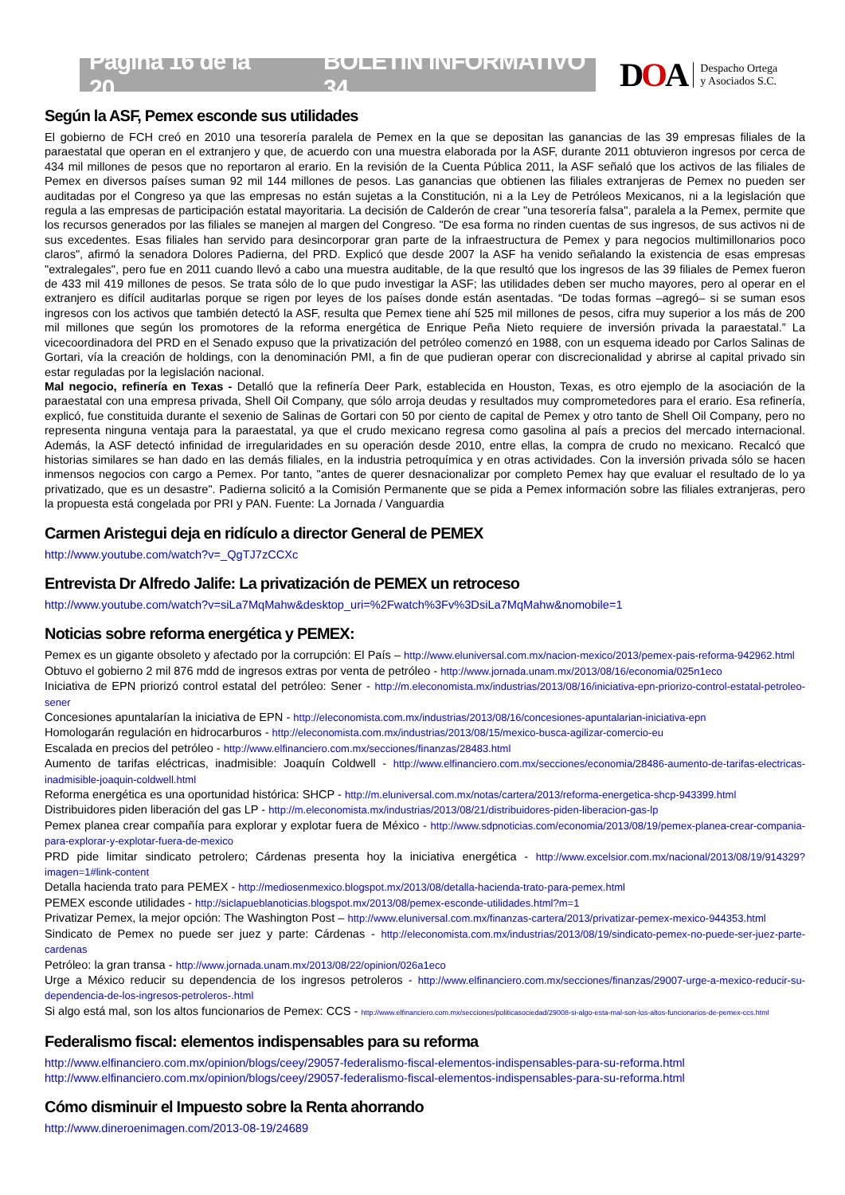Página 16 de la 20 BOLETÍN INFORMATIVO 34
DOA
Despacho Ortega
y Asociados S.C.
Según la ASF, Pemex esconde sus utilidades
El gobierno de FCH creó en 2010 una tesorería paralela de Pemex en la que se depositan las ganancias de las 39 empresas filiales de la paraestatal que operan en el extranjero y que, de acuerdo con una muestra elaborada por la ASF, durante 2011 obtuvieron ingresos por cerca de 434 mil millones de pesos que no reportaron al erario. En la revisión de la Cuenta Pública 2011, la ASF señaló que los activos de las filiales de Pemex en diversos países suman 92 mil 144 millones de pesos. Las ganancias que obtienen las filiales extranjeras de Pemex no pueden ser auditadas por el Congreso ya que las empresas no están sujetas a la Constitución, ni a la Ley de Petróleos Mexicanos, ni a la legislación que regula a las empresas de participación estatal mayoritaria. La decisión de Calderón de crear "una tesorería falsa", paralela a la Pemex, permite que los recursos generados por las filiales se manejen al margen del Congreso. "De esa forma no rinden cuentas de sus ingresos, de sus activos ni de sus excedentes. Esas filiales han servido para desincorporar gran parte de la infraestructura de Pemex y para negocios multimillonarios poco claros", afirmó la senadora Dolores Padierna, del PRD. Explicó que desde 2007 la ASF ha venido señalando la existencia de esas empresas "extralegales", pero fue en 2011 cuando llevó a cabo una muestra auditable, de la que resultó que los ingresos de las 39 filiales de Pemex fueron de 433 mil 419 millones de pesos. Se trata sólo de lo que pudo investigar la ASF; las utilidades deben ser mucho mayores, pero al operar en el extranjero es difícil auditarlas porque se rigen por leyes de los países donde están asentadas. “De todas formas –agregó– si se suman esos ingresos con los activos que también detectó la ASF, resulta que Pemex tiene ahí 525 mil millones de pesos, cifra muy superior a los más de 200 mil millones que según los promotores de la reforma energética de Enrique Peña Nieto requiere de inversión privada la paraestatal.” La vicecoordinadora del PRD en el Senado expuso que la privatización del petróleo comenzó en 1988, con un esquema ideado por Carlos Salinas de Gortari, vía la creación de holdings, con la denominación PMI, a fin de que pudieran operar con discrecionalidad y abrirse al capital privado sin estar reguladas por la legislación nacional.
Mal negocio, refinería en Texas - Detalló que la refinería Deer Park, establecida en Houston, Texas, es otro ejemplo de la asociación de la paraestatal con una empresa privada, Shell Oil Company, que sólo arroja deudas y resultados muy comprometedores para el erario. Esa refinería, explicó, fue constituida durante el sexenio de Salinas de Gortari con 50 por ciento de capital de Pemex y otro tanto de Shell Oil Company, pero no representa ninguna ventaja para la paraestatal, ya que el crudo mexicano regresa como gasolina al país a precios del mercado internacional. Además, la ASF detectó infinidad de irregularidades en su operación desde 2010, entre ellas, la compra de crudo no mexicano. Recalcó que historias similares se han dado en las demás filiales, en la industria petroquímica y en otras actividades. Con la inversión privada sólo se hacen inmensos negocios con cargo a Pemex. Por tanto, "antes de querer desnacionalizar por completo Pemex hay que evaluar el resultado de lo ya privatizado, que es un desastre". Padierna solicitó a la Comisión Permanente que se pida a Pemex información sobre las filiales extranjeras, pero la propuesta está congelada por PRI y PAN. Fuente: La Jornada / Vanguardia
Carmen Aristegui deja en ridículo a director General de PEMEX
http://www.youtube.com/watch?v=_QgTJ7zCCXc
Entrevista Dr Alfredo Jalife: La privatización de PEMEX un retroceso
http://www.youtube.com/watch?v=siLa7MqMahw&desktop_uri=%2Fwatch%3Fv%3DsiLa7MqMahw&nomobile=1
Noticias sobre reforma energética y PEMEX:
Pemex es un gigante obsoleto y afectado por la corrupción: El País – http://www.eluniversal.com.mx/nacion-mexico/2013/pemex-pais-reforma-942962.html
Obtuvo el gobierno 2 mil 876 mdd de ingresos extras por venta de petróleo - http://www.jornada.unam.mx/2013/08/16/economia/025n1eco
Iniciativa de EPN priorizó control estatal del petróleo: Sener - http://m.eleconomista.mx/industrias/2013/08/16/iniciativa-epn-priorizo-control-estatal-petroleo-sener
Concesiones apuntalarían la iniciativa de EPN - http://eleconomista.com.mx/industrias/2013/08/16/concesiones-apuntalarian-iniciativa-epn
Homologarán regulación en hidrocarburos - http://eleconomista.com.mx/industrias/2013/08/15/mexico-busca-agilizar-comercio-eu
Escalada en precios del petróleo - http://www.elfinanciero.com.mx/secciones/finanzas/28483.html
Aumento de tarifas eléctricas, inadmisible: Joaquín Coldwell - http://www.elfinanciero.com.mx/secciones/economia/28486-aumento-de-tarifas-electricas-inadmisible-joaquin-coldwell.html
Reforma energética es una oportunidad histórica: SHCP - http://m.eluniversal.com.mx/notas/cartera/2013/reforma-energetica-shcp-943399.html
Distribuidores piden liberación del gas LP - http://m.eleconomista.mx/industrias/2013/08/21/distribuidores-piden-liberacion-gas-lp
Pemex planea crear compañía para explorar y explotar fuera de México - http://www.sdpnoticias.com/economia/2013/08/19/pemex-planea-crear-compania-para-explorar-y-explotar-fuera-de-mexico
PRD pide limitar sindicato petrolero; Cárdenas presenta hoy la iniciativa energética - http://www.excelsior.com.mx/nacional/2013/08/19/914329?imagen=1#link-content
Detalla hacienda trato para PEMEX - http://mediosenmexico.blogspot.mx/2013/08/detalla-hacienda-trato-para-pemex.html
PEMEX esconde utilidades - http://siclapueblanoticias.blogspot.mx/2013/08/pemex-esconde-utilidades.html?m=1
Privatizar Pemex, la mejor opción: The Washington Post – http://www.eluniversal.com.mx/finanzas-cartera/2013/privatizar-pemex-mexico-944353.html
Sindicato de Pemex no puede ser juez y parte: Cárdenas - http://eleconomista.com.mx/industrias/2013/08/19/sindicato-pemex-no-puede-ser-juez-parte-cardenas
Petróleo: la gran transa - http://www.jornada.unam.mx/2013/08/22/opinion/026a1eco
Urge a México reducir su dependencia de los ingresos petroleros - http://www.elfinanciero.com.mx/secciones/finanzas/29007-urge-a-mexico-reducir-su-dependencia-de-los-ingresos-petroleros-.html
Si algo está mal, son los altos funcionarios de Pemex: CCS - http://www.elfinanciero.com.mx/secciones/politicasociedad/29008-si-algo-esta-mal-son-los-altos-funcionarios-de-pemex-ccs.html
Federalismo fiscal: elementos indispensables para su reforma
http://www.elfinanciero.com.mx/opinion/blogs/ceey/29057-federalismo-fiscal-elementos-indispensables-para-su-reforma.html
http://www.elfinanciero.com.mx/opinion/blogs/ceey/29057-federalismo-fiscal-elementos-indispensables-para-su-reforma.html
Cómo disminuir el Impuesto sobre la Renta ahorrando
http://www.dineroenimagen.com/2013-08-19/24689